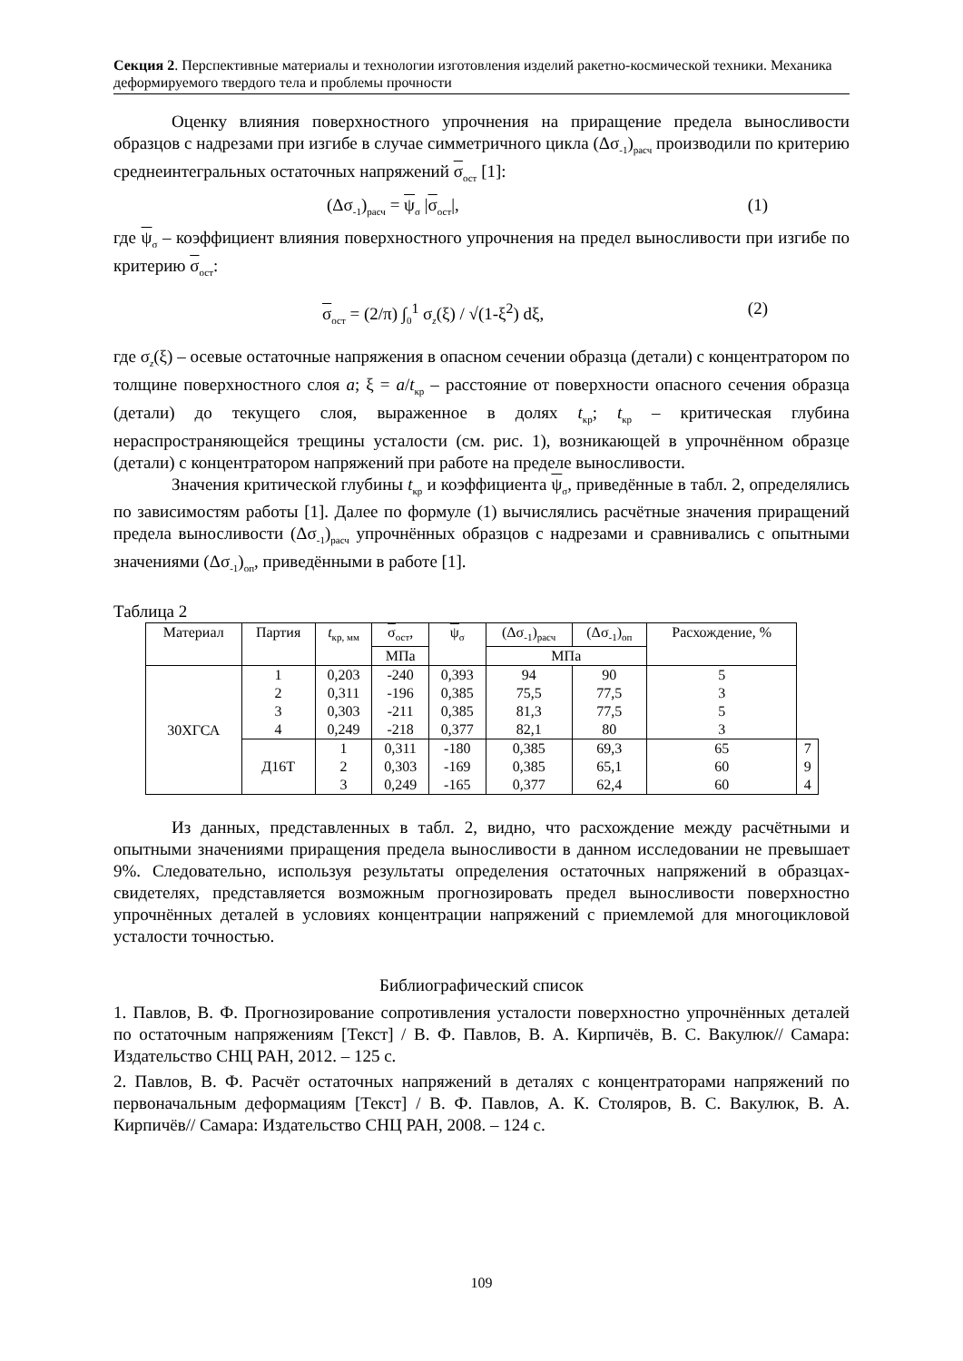Секция 2. Перспективные материалы и технологии изготовления изделий ракетно-космической техники. Механика деформируемого твердого тела и проблемы прочности
Оценку влияния поверхностного упрочнения на приращение предела выносливости образцов с надрезами при изгибе в случае симметричного цикла (Δσ<sub>-1</sub>)<sub>расч</sub> производили по критерию среднеинтегральных остаточных напряжений σ<sub>ост</sub> [1]:
(Δσ<sub>-1</sub>)<sub>расч</sub> = ψ<sub>σ</sub> |σ<sub>ост</sub>|, (1)
где ψ<sub>σ</sub> – коэффициент влияния поверхностного упрочнения на предел выносливости при изгибе по критерию σ<sub>ост</sub>:
σ<sub>ост</sub> = (2/π) ∫<sub>0</sub><sup>1</sup> σ<sub>z</sub>(ξ) / √(1-ξ<sup>2</sup>) dξ, (2)
где σ<sub>z</sub>(ξ) – осевые остаточные напряжения в опасном сечении образца (детали) с концентратором по толщине поверхностного слоя a; ξ = a/t<sub>кр</sub> – расстояние от поверхности опасного сечения образца (детали) до текущего слоя, выраженное в долях t<sub>кр</sub>; t<sub>кр</sub> – критическая глубина нераспространяющейся трещины усталости (см. рис. 1), возникающей в упрочнённом образце (детали) с концентратором напряжений при работе на пределе выносливости.
Значения критической глубины t<sub>кр</sub> и коэффициента ψ<sub>σ</sub>, приведённые в табл. 2, определялись по зависимостям работы [1]. Далее по формуле (1) вычислялись расчётные значения приращений предела выносливости (Δσ<sub>-1</sub>)<sub>расч</sub> упрочнённых образцов с надрезами и сравнивались с опытными значениями (Δσ<sub>-1</sub>)<sub>оп</sub>, приведёнными в работе [1].
Таблица 2
| Материал | Партия | t<sub>кр, мм</sub> | σ<sub>ост</sub>, | ψ<sub>σ</sub> | (Δσ<sub>-1</sub>)<sub>расч</sub> | (Δσ<sub>-1</sub>)<sub>оп</sub> | Расхождение, % | |
| --- | --- | --- | --- | --- | --- | --- | --- | --- |
| | | | МПа | | МПа | | | |
| 30ХГСА | 1 2 3 4 | 0,203 0,311 0,303 0,249 | -240 -196 -211 -218 | 0,393 0,385 0,385 0,377 | 94 75,5 81,3 82,1 | 90 77,5 77,5 80 | 5 3 5 3 | |
| | Д16Т | 1 2 3 | 0,311 0,303 0,249 | -180 -169 -165 | 0,385 0,385 0,377 | 69,3 65,1 62,4 | 65 60 60 | 7 9 4 |
Из данных, представленных в табл. 2, видно, что расхождение между расчётными и опытными значениями приращения предела выносливости в данном исследовании не превышает 9%. Следовательно, используя результаты определения остаточных напряжений в образцах-свидетелях, представляется возможным прогнозировать предел выносливости поверхностно упрочнённых деталей в условиях концентрации напряжений с приемлемой для многоцикловой усталости точностью.
Библиографический список
1. Павлов, В. Ф. Прогнозирование сопротивления усталости поверхностно упрочнённых деталей по остаточным напряжениям [Текст] / В. Ф. Павлов, В. А. Кирпичёв, В. С. Вакулюк// Самара: Издательство СНЦ РАН, 2012. – 125 с.
2. Павлов, В. Ф. Расчёт остаточных напряжений в деталях с концентраторами напряжений по первоначальным деформациям [Текст] / В. Ф. Павлов, А. К. Столяров, В. С. Вакулюк, В. А. Кирпичёв// Самара: Издательство СНЦ РАН, 2008. – 124 с.
109